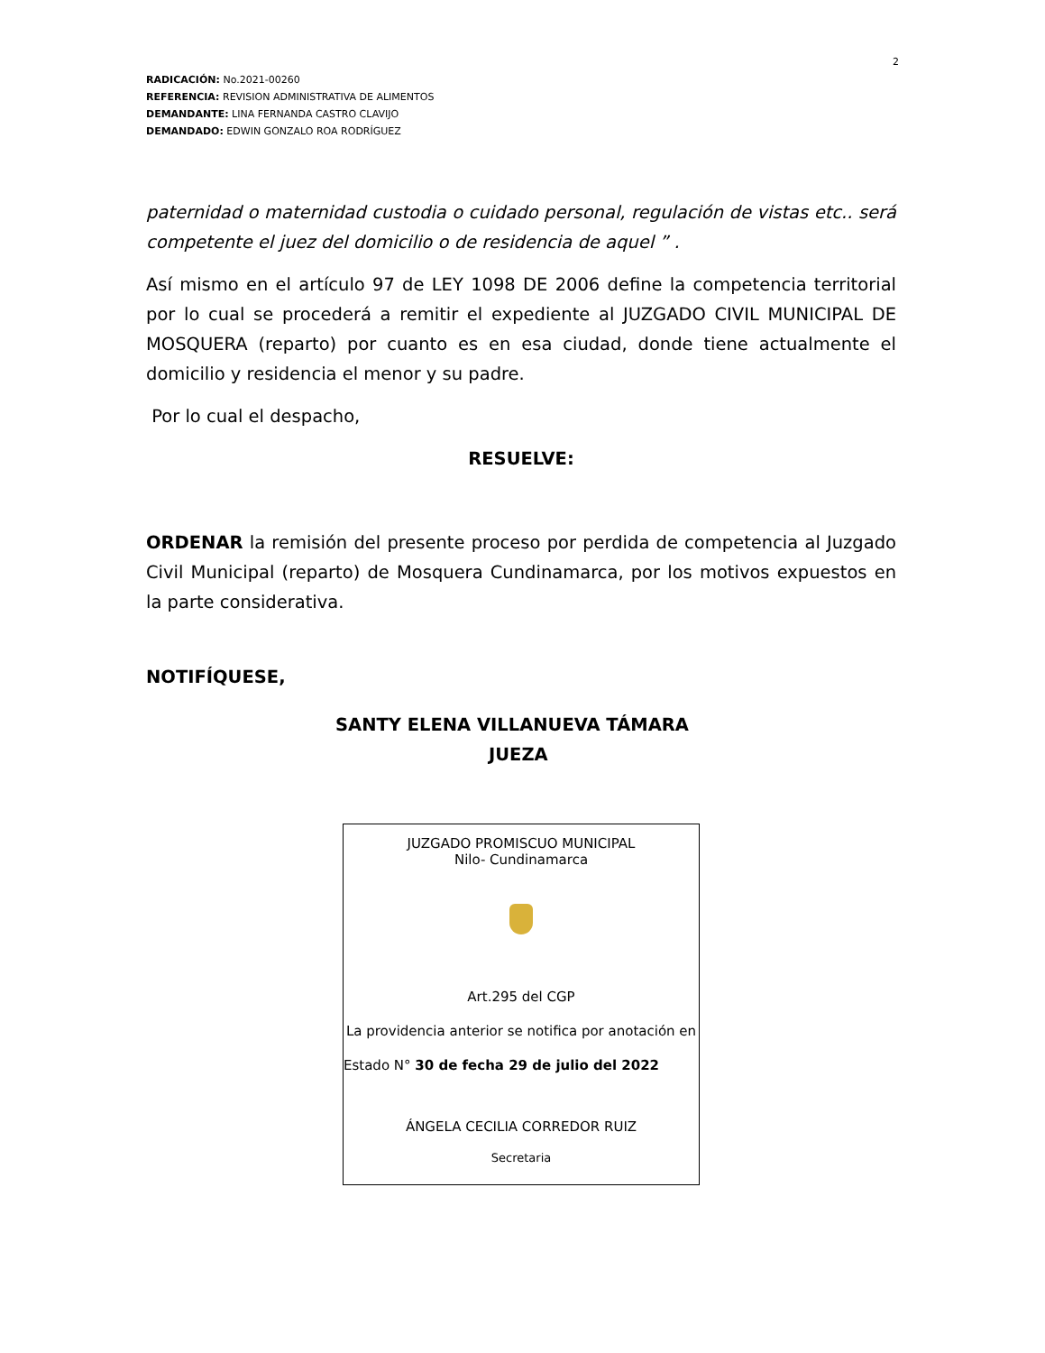2
RADICACIÓN: No.2021-00260
REFERENCIA: REVISION ADMINISTRATIVA DE ALIMENTOS
DEMANDANTE: LINA FERNANDA CASTRO CLAVIJO
DEMANDADO: EDWIN GONZALO ROA RODRÍGUEZ
paternidad o maternidad custodia o cuidado personal, regulación de vistas etc.. será competente el juez del domicilio o de residencia de aquel ” .
Así mismo en el artículo 97 de LEY 1098 DE 2006 define la competencia territorial por lo cual se procederá a remitir el expediente al JUZGADO CIVIL MUNICIPAL DE MOSQUERA (reparto) por cuanto es en esa ciudad, donde tiene actualmente el domicilio y residencia el menor y su padre.
Por lo cual el despacho,
RESUELVE:
ORDENAR la remisión del presente proceso por perdida de competencia al Juzgado Civil Municipal (reparto) de Mosquera Cundinamarca, por los motivos expuestos en la parte considerativa.
NOTIFÍQUESE,
SANTY ELENA VILLANUEVA TÁMARA
JUEZA
JUZGADO PROMISCUO MUNICIPAL
Nilo- Cundinamarca
Art.295 del CGP
La providencia anterior se notifica por anotación en
Estado N° 30 de fecha 29 de julio del 2022
ÁNGELA CECILIA CORREDOR RUIZ
Secretaria